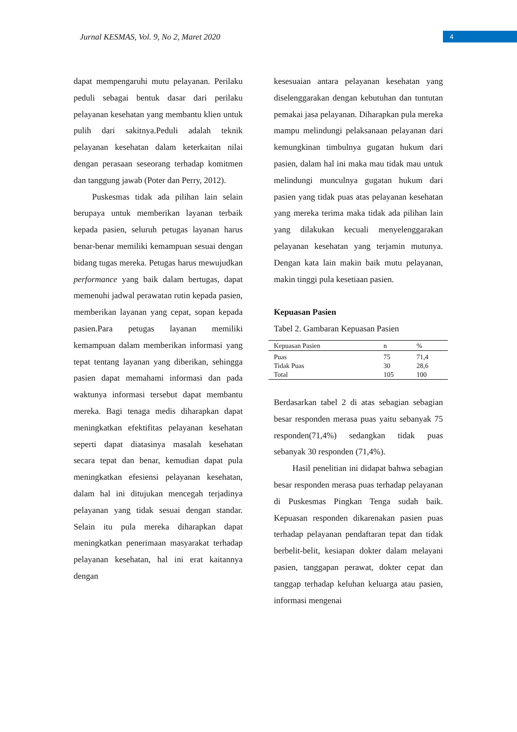Jurnal KESMAS, Vol. 9, No 2, Maret 2020
4
dapat mempengaruhi mutu pelayanan. Perilaku peduli sebagai bentuk dasar dari perilaku pelayanan kesehatan yang membantu klien untuk pulih dari sakitnya.Peduli adalah teknik pelayanan kesehatan dalam keterkaitan nilai dengan perasaan seseorang terhadap komitmen dan tanggung jawab (Poter dan Perry, 2012).
Puskesmas tidak ada pilihan lain selain berupaya untuk memberikan layanan terbaik kepada pasien, seluruh petugas layanan harus benar-benar memiliki kemampuan sesuai dengan bidang tugas mereka. Petugas harus mewujudkan performance yang baik dalam bertugas, dapat memenuhi jadwal perawatan rutin kepada pasien, memberikan layanan yang cepat, sopan kepada pasien.Para petugas layanan memiliki kemampuan dalam memberikan informasi yang tepat tentang layanan yang diberikan, sehingga pasien dapat memahami informasi dan pada waktunya informasi tersebut dapat membantu mereka. Bagi tenaga medis diharapkan dapat meningkatkan efektifitas pelayanan kesehatan seperti dapat diatasinya masalah kesehatan secara tepat dan benar, kemudian dapat pula meningkatkan efesiensi pelayanan kesehatan, dalam hal ini ditujukan mencegah terjadinya pelayanan yang tidak sesuai dengan standar. Selain itu pula mereka diharapkan dapat meningkatkan penerimaan masyarakat terhadap pelayanan kesehatan, hal ini erat kaitannya dengan
kesesuaian antara pelayanan kesehatan yang diselenggarakan dengan kebutuhan dan tuntutan pemakai jasa pelayanan. Diharapkan pula mereka mampu melindungi pelaksanaan pelayanan dari kemungkinan timbulnya gugatan hukum dari pasien, dalam hal ini maka mau tidak mau untuk melindungi munculnya gugatan hukum dari pasien yang tidak puas atas pelayanan kesehatan yang mereka terima maka tidak ada pilihan lain yang dilakukan kecuali menyelenggarakan pelayanan kesehatan yang terjamin mutunya. Dengan kata lain makin baik mutu pelayanan, makin tinggi pula kesetiaan pasien.
Kepuasan Pasien
Tabel 2. Gambaran Kepuasan Pasien
| Kepuasan Pasien | n | % |
| --- | --- | --- |
| Puas | 75 | 71,4 |
| Tidak Puas | 30 | 28,6 |
| Total | 105 | 100 |
Berdasarkan tabel 2 di atas sebagian sebagian besar responden merasa puas yaitu sebanyak 75 responden(71,4%) sedangkan tidak puas sebanyak 30 responden (71,4%).
Hasil penelitian ini didapat bahwa sebagian besar responden merasa puas terhadap pelayanan di Puskesmas Pingkan Tenga sudah baik. Kepuasan responden dikarenakan pasien puas terhadap pelayanan pendaftaran tepat dan tidak berbelit-belit, kesiapan dokter dalam melayani pasien, tanggapan perawat, dokter cepat dan tanggap terhadap keluhan keluarga atau pasien, informasi mengenai